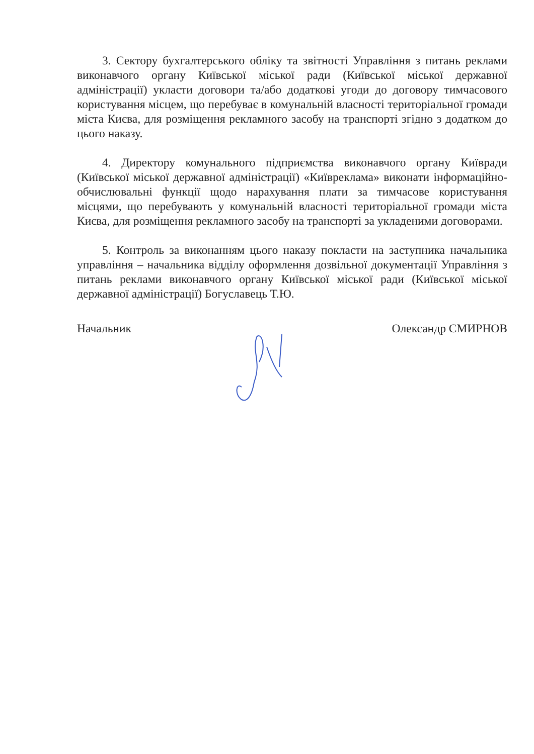3. Сектору бухгалтерського обліку та звітності Управління з питань реклами виконавчого органу Київської міської ради (Київської міської державної адміністрації) укласти договори та/або додаткові угоди до договору тимчасового користування місцем, що перебуває в комунальній власності територіальної громади міста Києва, для розміщення рекламного засобу на транспорті згідно з додатком до цього наказу.
4. Директору комунального підприємства виконавчого органу Київради (Київської міської державної адміністрації) «Київреклама» виконати інформаційно-обчислювальні функції щодо нарахування плати за тимчасове користування місцями, що перебувають у комунальній власності територіальної громади міста Києва, для розміщення рекламного засобу на транспорті за укладеними договорами.
5. Контроль за виконанням цього наказу покласти на заступника начальника управління – начальника відділу оформлення дозвільної документації Управління з питань реклами виконавчого органу Київської міської ради (Київської міської державної адміністрації) Богуславець Т.Ю.
Начальник Олександр СМИРНОВ